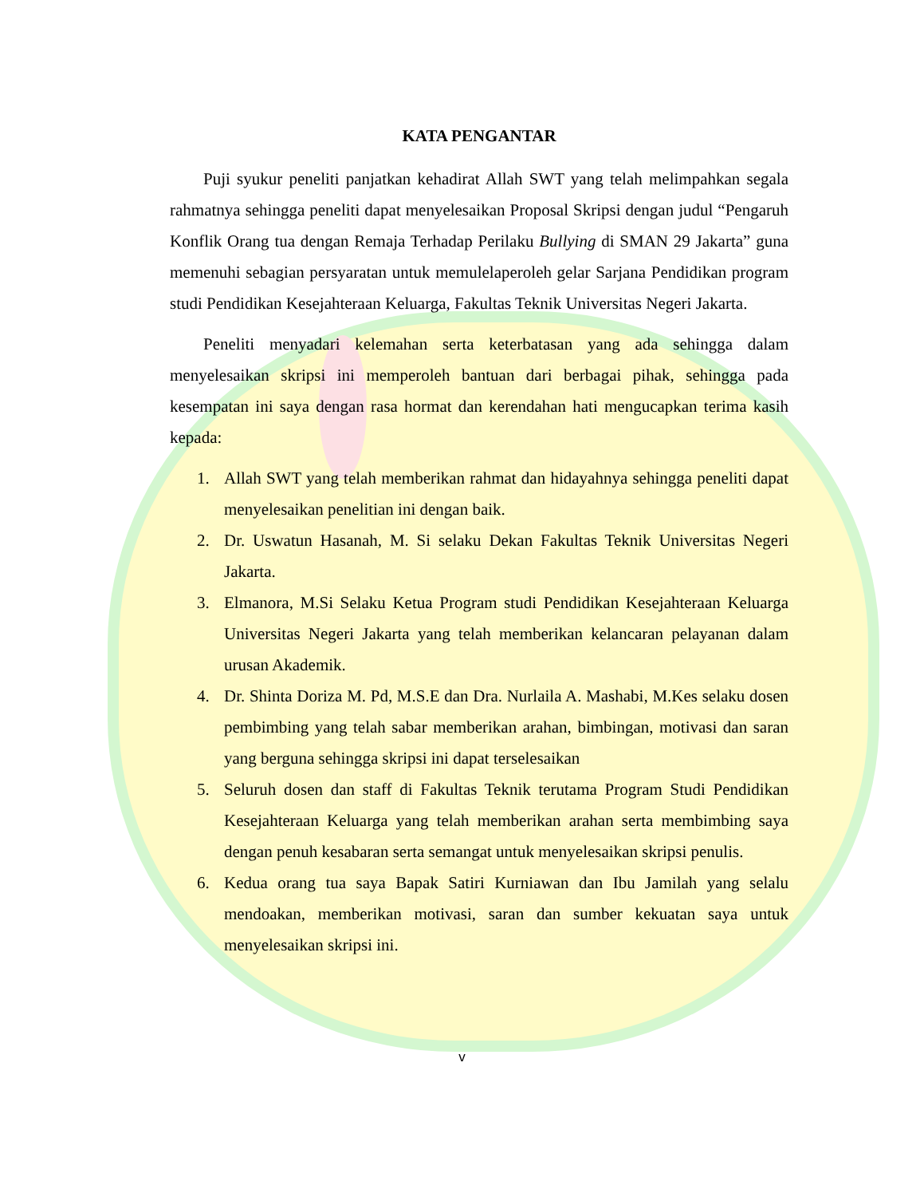KATA PENGANTAR
Puji syukur peneliti panjatkan kehadirat Allah SWT yang telah melimpahkan segala rahmatnya sehingga peneliti dapat menyelesaikan Proposal Skripsi dengan judul “Pengaruh Konflik Orang tua dengan Remaja Terhadap Perilaku Bullying di SMAN 29 Jakarta” guna memenuhi sebagian persyaratan untuk memulelaperoleh gelar Sarjana Pendidikan program studi Pendidikan Kesejahteraan Keluarga, Fakultas Teknik Universitas Negeri Jakarta.
Peneliti menyadari kelemahan serta keterbatasan yang ada sehingga dalam menyelesaikan skripsi ini memperoleh bantuan dari berbagai pihak, sehingga pada kesempatan ini saya dengan rasa hormat dan kerendahan hati mengucapkan terima kasih kepada:
1. Allah SWT yang telah memberikan rahmat dan hidayahnya sehingga peneliti dapat menyelesaikan penelitian ini dengan baik.
2. Dr. Uswatun Hasanah, M. Si selaku Dekan Fakultas Teknik Universitas Negeri Jakarta.
3. Elmanora, M.Si Selaku Ketua Program studi Pendidikan Kesejahteraan Keluarga Universitas Negeri Jakarta yang telah memberikan kelancaran pelayanan dalam urusan Akademik.
4. Dr. Shinta Doriza M. Pd, M.S.E dan Dra. Nurlaila A. Mashabi, M.Kes selaku dosen pembimbing yang telah sabar memberikan arahan, bimbingan, motivasi dan saran yang berguna sehingga skripsi ini dapat terselesaikan
5. Seluruh dosen dan staff di Fakultas Teknik terutama Program Studi Pendidikan Kesejahteraan Keluarga yang telah memberikan arahan serta membimbing saya dengan penuh kesabaran serta semangat untuk menyelesaikan skripsi penulis.
6. Kedua orang tua saya Bapak Satiri Kurniawan dan Ibu Jamilah yang selalu mendoakan, memberikan motivasi, saran dan sumber kekuatan saya untuk menyelesaikan skripsi ini.
v